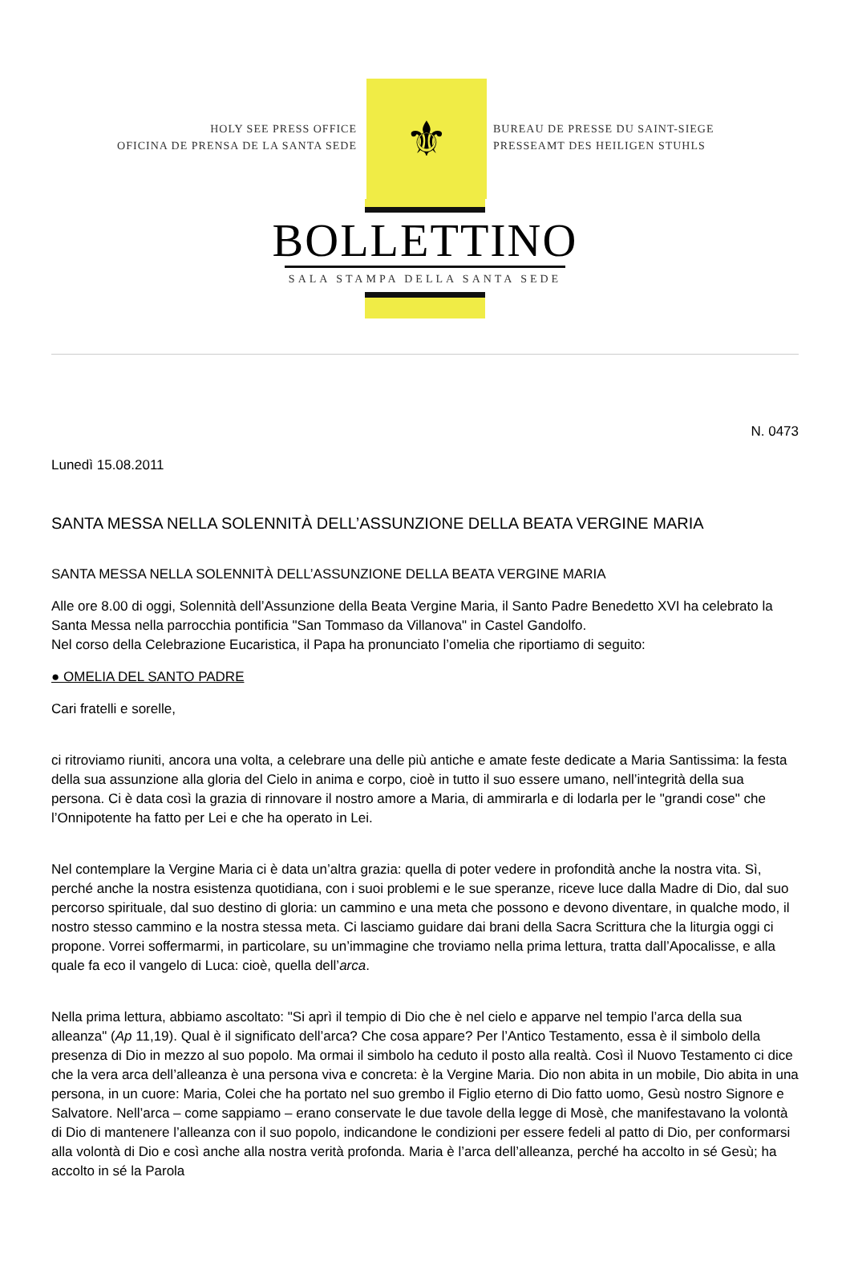HOLY SEE PRESS OFFICE
OFICINA DE PRENSA DE LA SANTA SEDE
⚜
BUREAU DE PRESSE DU SAINT-SIEGE
PRESSEAMT DES HEILIGEN STUHLS
BOLLETTINO
SALA STAMPA DELLA SANTA SEDE
N. 0473
Lunedì 15.08.2011
SANTA MESSA NELLA SOLENNITÀ DELL’ASSUNZIONE DELLA BEATA VERGINE MARIA
SANTA MESSA NELLA SOLENNITÀ DELL’ASSUNZIONE DELLA BEATA VERGINE MARIA
Alle ore 8.00 di oggi, Solennità dell’Assunzione della Beata Vergine Maria, il Santo Padre Benedetto XVI ha celebrato la Santa Messa nella parrocchia pontificia "San Tommaso da Villanova" in Castel Gandolfo.
Nel corso della Celebrazione Eucaristica, il Papa ha pronunciato l’omelia che riportiamo di seguito:
● OMELIA DEL SANTO PADRE
Cari fratelli e sorelle,
ci ritroviamo riuniti, ancora una volta, a celebrare una delle più antiche e amate feste dedicate a Maria Santissima: la festa della sua assunzione alla gloria del Cielo in anima e corpo, cioè in tutto il suo essere umano, nell’integrità della sua persona. Ci è data così la grazia di rinnovare il nostro amore a Maria, di ammirarla e di lodarla per le "grandi cose" che l’Onnipotente ha fatto per Lei e che ha operato in Lei.
Nel contemplare la Vergine Maria ci è data un’altra grazia: quella di poter vedere in profondità anche la nostra vita. Sì, perché anche la nostra esistenza quotidiana, con i suoi problemi e le sue speranze, riceve luce dalla Madre di Dio, dal suo percorso spirituale, dal suo destino di gloria: un cammino e una meta che possono e devono diventare, in qualche modo, il nostro stesso cammino e la nostra stessa meta. Ci lasciamo guidare dai brani della Sacra Scrittura che la liturgia oggi ci propone. Vorrei soffermarmi, in particolare, su un’immagine che troviamo nella prima lettura, tratta dall’Apocalisse, e alla quale fa eco il vangelo di Luca: cioè, quella dell’arca.
Nella prima lettura, abbiamo ascoltato: "Si aprì il tempio di Dio che è nel cielo e apparve nel tempio l’arca della sua alleanza" (Ap 11,19). Qual è il significato dell’arca? Che cosa appare? Per l’Antico Testamento, essa è il simbolo della presenza di Dio in mezzo al suo popolo. Ma ormai il simbolo ha ceduto il posto alla realtà. Così il Nuovo Testamento ci dice che la vera arca dell’alleanza è una persona viva e concreta: è la Vergine Maria. Dio non abita in un mobile, Dio abita in una persona, in un cuore: Maria, Colei che ha portato nel suo grembo il Figlio eterno di Dio fatto uomo, Gesù nostro Signore e Salvatore. Nell’arca – come sappiamo – erano conservate le due tavole della legge di Mosè, che manifestavano la volontà di Dio di mantenere l’alleanza con il suo popolo, indicandone le condizioni per essere fedeli al patto di Dio, per conformarsi alla volontà di Dio e così anche alla nostra verità profonda. Maria è l’arca dell’alleanza, perché ha accolto in sé Gesù; ha accolto in sé la Parola